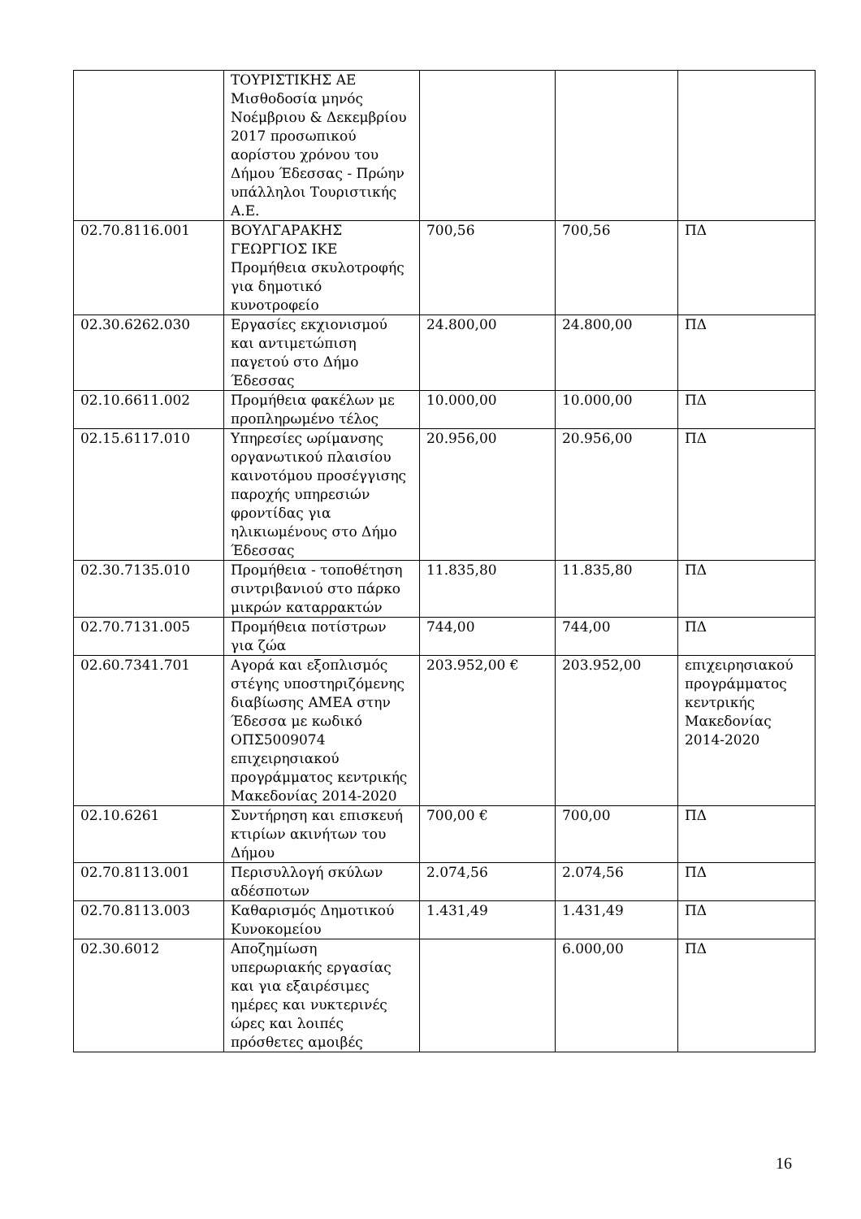| | ΤΟΥΡΙΣΤΙΚΗΣ ΑΕ Μισθοδοσία μηνός Νοέμβριου & Δεκεμβρίου 2017 προσωπικού αορίστου χρόνου του Δήμου Έδεσσας - Πρώην υπάλληλοι Τουριστικής Α.Ε. | | | |
| 02.70.8116.001 | ΒΟΥΛΓΑΡΑΚΗΣ ΓΕΩΡΓΙΟΣ ΙΚΕ Προμήθεια σκυλοτροφής για δημοτικό κυνοτροφείο | 700,56 | 700,56 | ΠΔ |
| 02.30.6262.030 | Εργασίες εκχιονισμού και αντιμετώπιση παγετού στο Δήμο Έδεσσας | 24.800,00 | 24.800,00 | ΠΔ |
| 02.10.6611.002 | Προμήθεια φακέλων με προπληρωμένο τέλος | 10.000,00 | 10.000,00 | ΠΔ |
| 02.15.6117.010 | Υπηρεσίες ωρίμανσης οργανωτικού πλαισίου καινοτόμου προσέγγισης παροχής υπηρεσιών φροντίδας για ηλικιωμένους στο Δήμο Έδεσσας | 20.956,00 | 20.956,00 | ΠΔ |
| 02.30.7135.010 | Προμήθεια - τοποθέτηση σιντριβανιού στο πάρκο μικρών καταρρακτών | 11.835,80 | 11.835,80 | ΠΔ |
| 02.70.7131.005 | Προμήθεια ποτίστρων για ζώα | 744,00 | 744,00 | ΠΔ |
| 02.60.7341.701 | Αγορά και εξοπλισμός στέγης υποστηριζόμενης διαβίωσης ΑΜΕΑ στην Έδεσσα με κωδικό ΟΠΣ5009074 επιχειρησιακού προγράμματος κεντρικής Μακεδονίας 2014-2020 | 203.952,00 € | 203.952,00 | επιχειρησιακού προγράμματος κεντρικής Μακεδονίας 2014-2020 |
| 02.10.6261 | Συντήρηση και επισκευή κτιρίων ακινήτων του Δήμου | 700,00 € | 700,00 | ΠΔ |
| 02.70.8113.001 | Περισυλλογή σκύλων αδέσποτων | 2.074,56 | 2.074,56 | ΠΔ |
| 02.70.8113.003 | Καθαρισμός Δημοτικού Κυνοκομείου | 1.431,49 | 1.431,49 | ΠΔ |
| 02.30.6012 | Αποζημίωση υπερωριακής εργασίας και για εξαιρέσιμες ημέρες και νυκτερινές ώρες και λοιπές πρόσθετες αμοιβές | | 6.000,00 | ΠΔ |
16